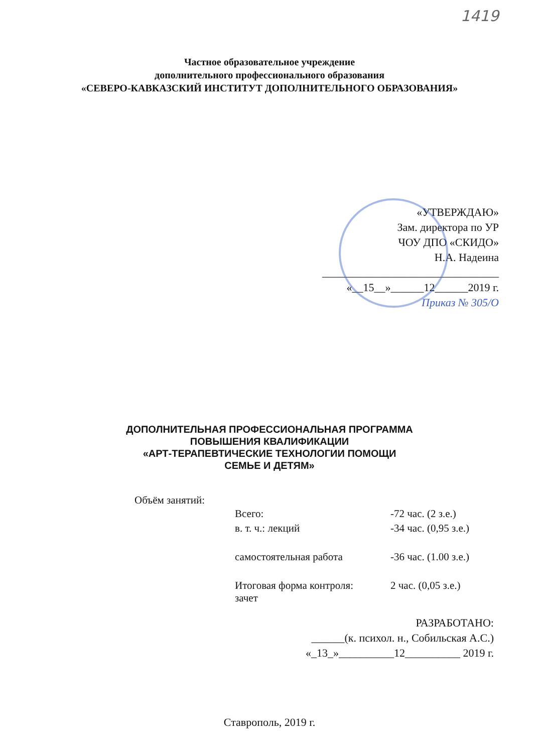1419
Частное образовательное учреждение
дополнительного профессионального образования
«СЕВЕРО-КАВКАЗСКИЙ ИНСТИТУТ ДОПОЛНИТЕЛЬНОГО ОБРАЗОВАНИЯ»
«УТВЕРЖДАЮ»
Зам. директора по УР
ЧОУ ДПО «СКИДО»
Н.А. Надеина
________________________________
«__15__»______12______2019 г.
Приказ № 305/О
ДОПОЛНИТЕЛЬНАЯ ПРОФЕССИОНАЛЬНАЯ ПРОГРАММА
ПОВЫШЕНИЯ КВАЛИФИКАЦИИ
«АРТ-ТЕРАПЕВТИЧЕСКИЕ ТЕХНОЛОГИИ ПОМОЩИ
СЕМЬЕ И ДЕТЯМ»
Объём занятий:
| Всего: | -72 час. (2 з.е.) |
| в. т. ч.: лекций | -34 час. (0,95 з.е.) |
| самостоятельная работа | -36 час. (1.00 з.е.) |
| Итоговая форма контроля: зачет | 2 час. (0,05 з.е.) |
РАЗРАБОТАНО:
______(к. психол. н., Собильская А.С.)
«_13_»__________12__________ 2019 г.
Ставрополь, 2019 г.